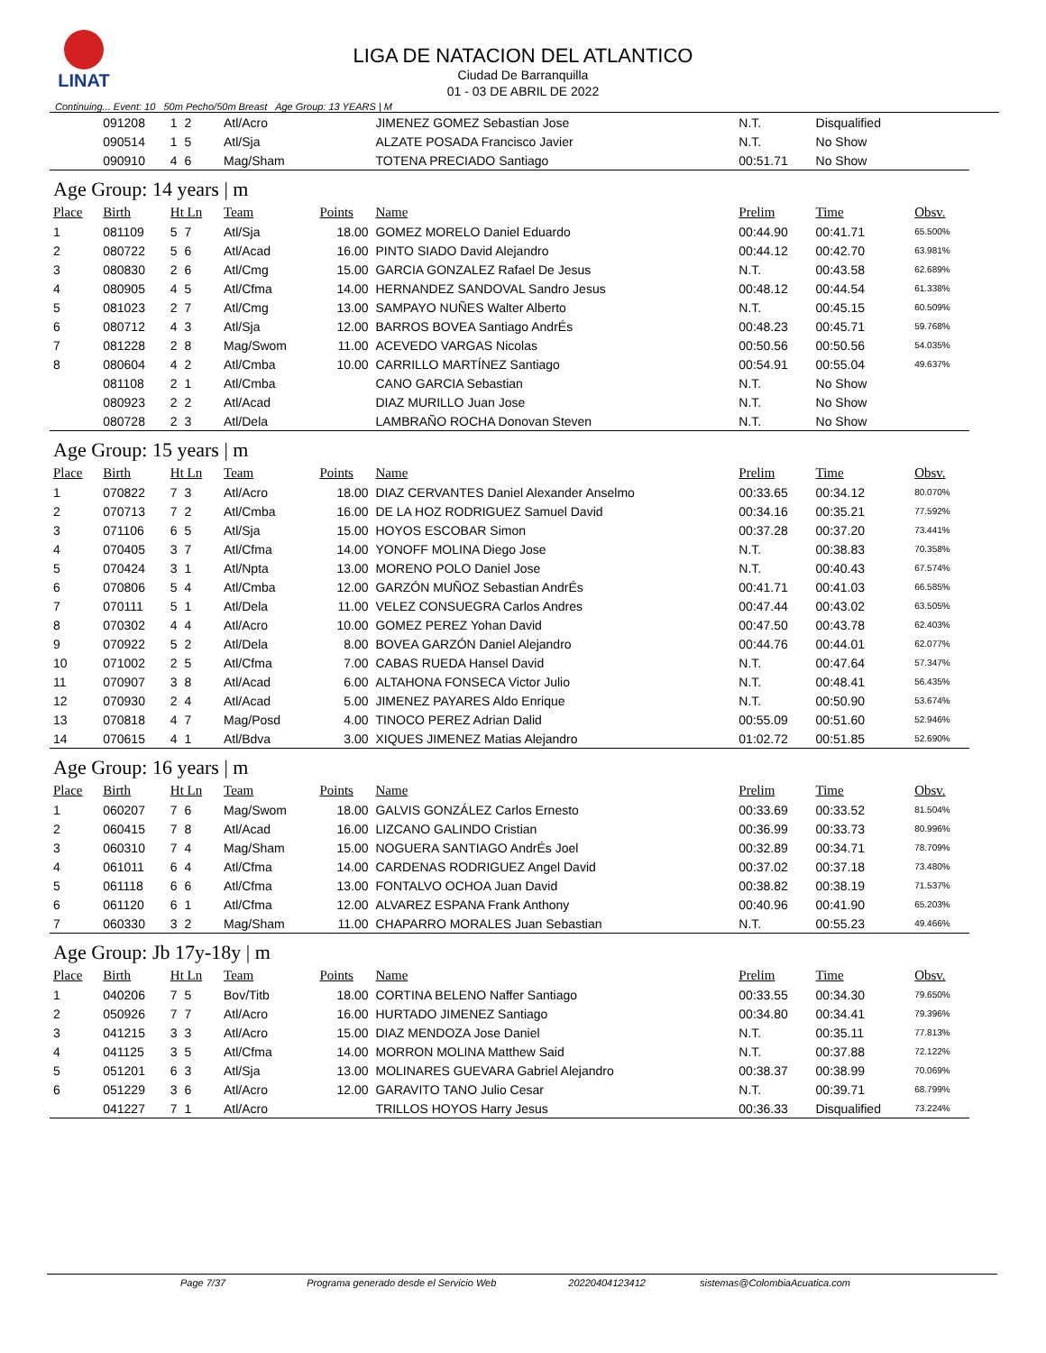LINAT
LIGA DE NATACION DEL ATLANTICO
Ciudad De Barranquilla
01 - 03 DE ABRIL DE 2022
Continuing... Event: 10 50m Pecho/50m Breast Age Group: 13 YEARS | M
| | 091208 | 1 2 | Atl/Acro | | JIMENEZ GOMEZ Sebastian Jose | N.T. | Disqualified | |
| | 090514 | 1 5 | Atl/Sja | | ALZATE POSADA Francisco Javier | N.T. | No Show | |
| | 090910 | 4 6 | Mag/Sham | | TOTENA PRECIADO Santiago | 00:51.71 | No Show | |
| Age Group: 14 years / m | | | | | | | | |
| Place | Birth | Ht Ln | Team | Points | Name | Prelim | Time | Obsv. |
| 1 | 081109 | 5 7 | Atl/Sja | 18.00 | GOMEZ MORELO Daniel Eduardo | 00:44.90 | 00:41.71 | 65.500% |
| 2 | 080722 | 5 6 | Atl/Acad | 16.00 | PINTO SIADO David Alejandro | 00:44.12 | 00:42.70 | 63.981% |
| 3 | 080830 | 2 6 | Atl/Cmg | 15.00 | GARCIA GONZALEZ Rafael De Jesus | N.T. | 00:43.58 | 62.689% |
| 4 | 080905 | 4 5 | Atl/Cfma | 14.00 | HERNANDEZ SANDOVAL Sandro Jesus | 00:48.12 | 00:44.54 | 61.338% |
| 5 | 081023 | 2 7 | Atl/Cmg | 13.00 | SAMPAYO NUÑES Walter Alberto | N.T. | 00:45.15 | 60.509% |
| 6 | 080712 | 4 3 | Atl/Sja | 12.00 | BARROS BOVEA Santiago AndrÉs | 00:48.23 | 00:45.71 | 59.768% |
| 7 | 081228 | 2 8 | Mag/Swom | 11.00 | ACEVEDO VARGAS Nicolas | 00:50.56 | 00:50.56 | 54.035% |
| 8 | 080604 | 4 2 | Atl/Cmba | 10.00 | CARRILLO MARTÍNEZ Santiago | 00:54.91 | 00:55.04 | 49.637% |
| | 081108 | 2 1 | Atl/Cmba | | CANO GARCIA Sebastian | N.T. | No Show | |
| | 080923 | 2 2 | Atl/Acad | | DIAZ MURILLO Juan Jose | N.T. | No Show | |
| | 080728 | 2 3 | Atl/Dela | | LAMBRAÑO ROCHA Donovan Steven | N.T. | No Show | |
| Age Group: 15 years / m | | | | | | | | |
| Place | Birth | Ht Ln | Team | Points | Name | Prelim | Time | Obsv. |
| 1 | 070822 | 7 3 | Atl/Acro | 18.00 | DIAZ CERVANTES Daniel Alexander Anselmo | 00:33.65 | 00:34.12 | 80.070% |
| 2 | 070713 | 7 2 | Atl/Cmba | 16.00 | DE LA HOZ RODRIGUEZ Samuel David | 00:34.16 | 00:35.21 | 77.592% |
| 3 | 071106 | 6 5 | Atl/Sja | 15.00 | HOYOS ESCOBAR Simon | 00:37.28 | 00:37.20 | 73.441% |
| 4 | 070405 | 3 7 | Atl/Cfma | 14.00 | YONOFF MOLINA Diego Jose | N.T. | 00:38.83 | 70.358% |
| 5 | 070424 | 3 1 | Atl/Npta | 13.00 | MORENO POLO Daniel Jose | N.T. | 00:40.43 | 67.574% |
| 6 | 070806 | 5 4 | Atl/Cmba | 12.00 | GARZÓN MUÑOZ Sebastian AndrÉs | 00:41.71 | 00:41.03 | 66.585% |
| 7 | 070111 | 5 1 | Atl/Dela | 11.00 | VELEZ CONSUEGRA Carlos Andres | 00:47.44 | 00:43.02 | 63.505% |
| 8 | 070302 | 4 4 | Atl/Acro | 10.00 | GOMEZ PEREZ Yohan David | 00:47.50 | 00:43.78 | 62.403% |
| 9 | 070922 | 5 2 | Atl/Dela | 8.00 | BOVEA GARZÓN Daniel Alejandro | 00:44.76 | 00:44.01 | 62.077% |
| 10 | 071002 | 2 5 | Atl/Cfma | 7.00 | CABAS RUEDA Hansel David | N.T. | 00:47.64 | 57.347% |
| 11 | 070907 | 3 8 | Atl/Acad | 6.00 | ALTAHONA FONSECA Victor Julio | N.T. | 00:48.41 | 56.435% |
| 12 | 070930 | 2 4 | Atl/Acad | 5.00 | JIMENEZ PAYARES Aldo Enrique | N.T. | 00:50.90 | 53.674% |
| 13 | 070818 | 4 7 | Mag/Posd | 4.00 | TINOCO PEREZ Adrian Dalid | 00:55.09 | 00:51.60 | 52.946% |
| 14 | 070615 | 4 1 | Atl/Bdva | 3.00 | XIQUES JIMENEZ Matias Alejandro | 01:02.72 | 00:51.85 | 52.690% |
| Age Group: 16 years / m | | | | | | | | |
| Place | Birth | Ht Ln | Team | Points | Name | Prelim | Time | Obsv. |
| 1 | 060207 | 7 6 | Mag/Swom | 18.00 | GALVIS GONZÁLEZ Carlos Ernesto | 00:33.69 | 00:33.52 | 81.504% |
| 2 | 060415 | 7 8 | Atl/Acad | 16.00 | LIZCANO GALINDO Cristian | 00:36.99 | 00:33.73 | 80.996% |
| 3 | 060310 | 7 4 | Mag/Sham | 15.00 | NOGUERA SANTIAGO AndrÉs Joel | 00:32.89 | 00:34.71 | 78.709% |
| 4 | 061011 | 6 4 | Atl/Cfma | 14.00 | CARDENAS RODRIGUEZ Angel David | 00:37.02 | 00:37.18 | 73.480% |
| 5 | 061118 | 6 6 | Atl/Cfma | 13.00 | FONTALVO OCHOA Juan David | 00:38.82 | 00:38.19 | 71.537% |
| 6 | 061120 | 6 1 | Atl/Cfma | 12.00 | ALVAREZ ESPANA Frank Anthony | 00:40.96 | 00:41.90 | 65.203% |
| 7 | 060330 | 3 2 | Mag/Sham | 11.00 | CHAPARRO MORALES Juan Sebastian | N.T. | 00:55.23 | 49.466% |
| Age Group: Jb 17y-18y / m | | | | | | | | |
| Place | Birth | Ht Ln | Team | Points | Name | Prelim | Time | Obsv. |
| 1 | 040206 | 7 5 | Bov/Titb | 18.00 | CORTINA BELENO Naffer Santiago | 00:33.55 | 00:34.30 | 79.650% |
| 2 | 050926 | 7 7 | Atl/Acro | 16.00 | HURTADO JIMENEZ Santiago | 00:34.80 | 00:34.41 | 79.396% |
| 3 | 041215 | 3 3 | Atl/Acro | 15.00 | DIAZ MENDOZA Jose Daniel | N.T. | 00:35.11 | 77.813% |
| 4 | 041125 | 3 5 | Atl/Cfma | 14.00 | MORRON MOLINA Matthew Said | N.T. | 00:37.88 | 72.122% |
| 5 | 051201 | 6 3 | Atl/Sja | 13.00 | MOLINARES GUEVARA Gabriel Alejandro | 00:38.37 | 00:38.99 | 70.069% |
| 6 | 051229 | 3 6 | Atl/Acro | 12.00 | GARAVITO TANO Julio Cesar | N.T. | 00:39.71 | 68.799% |
| | 041227 | 7 1 | Atl/Acro | | TRILLOS HOYOS Harry Jesus | 00:36.33 | Disqualified | 73.224% |
Page 7/37 Programa generado desde el Servicio Web 20220404123412 sistemas@ColombiaAcuatica.com